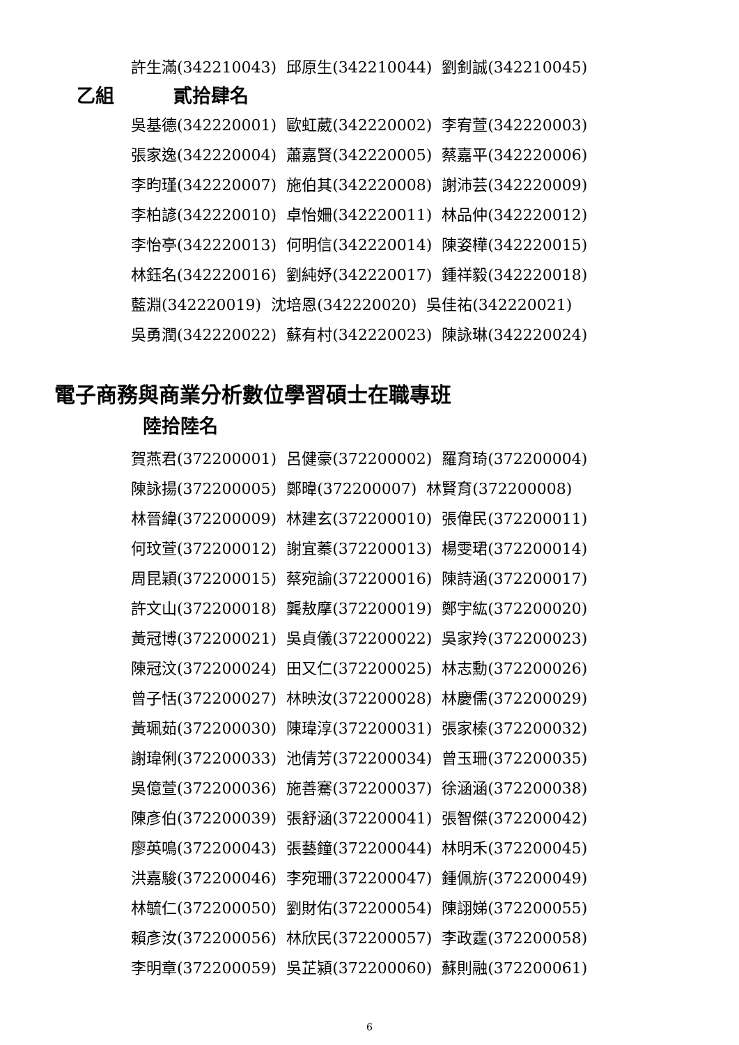許生滿(342210043) 邱原生(342210044) 劉釗誠(342210045)
乙組 貳拾肆名
吳基德(342220001) 歐虹葳(342220002) 李宥萱(342220003) 張家逸(342220004) 蕭嘉賢(342220005) 蔡嘉平(342220006) 李昀瑾(342220007) 施伯其(342220008) 謝沛芸(342220009) 李柏諺(342220010) 卓怡姍(342220011) 林品仲(342220012) 李怡亭(342220013) 何明信(342220014) 陳姿樺(342220015) 林鈺名(342220016) 劉純妤(342220017) 鍾祥毅(342220018) 藍淵(342220019) 沈培恩(342220020) 吳佳祐(342220021) 吳勇潤(342220022) 蘇有村(342220023) 陳詠琳(342220024)
電子商務與商業分析數位學習碩士在職專班
陸拾陸名
賀燕君(372200001) 呂健豪(372200002) 羅育琦(372200004) 陳詠揚(372200005) 鄭暐(372200007) 林賢育(372200008) 林晉緯(372200009) 林建玄(372200010) 張偉民(372200011) 何玟萱(372200012) 謝宜蓁(372200013) 楊雯珺(372200014) 周昆穎(372200015) 蔡宛諭(372200016) 陳詩涵(372200017) 許文山(372200018) 龔敖摩(372200019) 鄭宇紘(372200020) 黃冠博(372200021) 吳貞儀(372200022) 吳家羚(372200023) 陳冠汶(372200024) 田又仁(372200025) 林志勳(372200026) 曾子恬(372200027) 林映汝(372200028) 林慶儒(372200029) 黃珮茹(372200030) 陳瑋淳(372200031) 張家榛(372200032) 謝瑋俐(372200033) 池倩芳(372200034) 曾玉珊(372200035) 吳億萱(372200036) 施善騫(372200037) 徐涵涵(372200038) 陳彥伯(372200039) 張舒涵(372200041) 張智傑(372200042) 廖英鳴(372200043) 張藝鐘(372200044) 林明禾(372200045) 洪嘉駿(372200046) 李宛珊(372200047) 鍾佩旂(372200049) 林毓仁(372200050) 劉財佑(372200054) 陳詡娣(372200055) 賴彥汝(372200056) 林欣民(372200057) 李政霆(372200058) 李明章(372200059) 吳芷潁(372200060) 蘇則融(372200061)
6